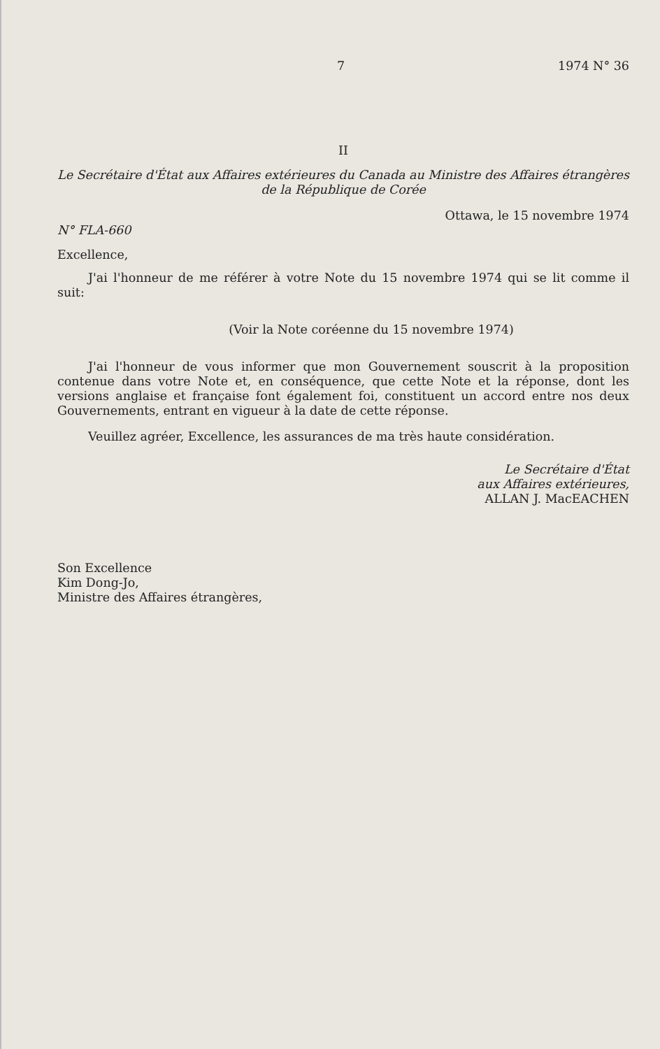7 1974 N° 36
II
Le Secrétaire d'État aux Affaires extérieures du Canada au Ministre des Affaires étrangères de la République de Corée
Ottawa, le 15 novembre 1974
N° FLA-660
Excellence,
J'ai l'honneur de me référer à votre Note du 15 novembre 1974 qui se lit comme il suit:
(Voir la Note coréenne du 15 novembre 1974)
J'ai l'honneur de vous informer que mon Gouvernement souscrit à la proposition contenue dans votre Note et, en conséquence, que cette Note et la réponse, dont les versions anglaise et française font également foi, constituent un accord entre nos deux Gouvernements, entrant en vigueur à la date de cette réponse.
Veuillez agréer, Excellence, les assurances de ma très haute considération.
Le Secrétaire d'État
aux Affaires extérieures,
ALLAN J. MacEACHEN
Son Excellence
Kim Dong-Jo,
Ministre des Affaires étrangères,